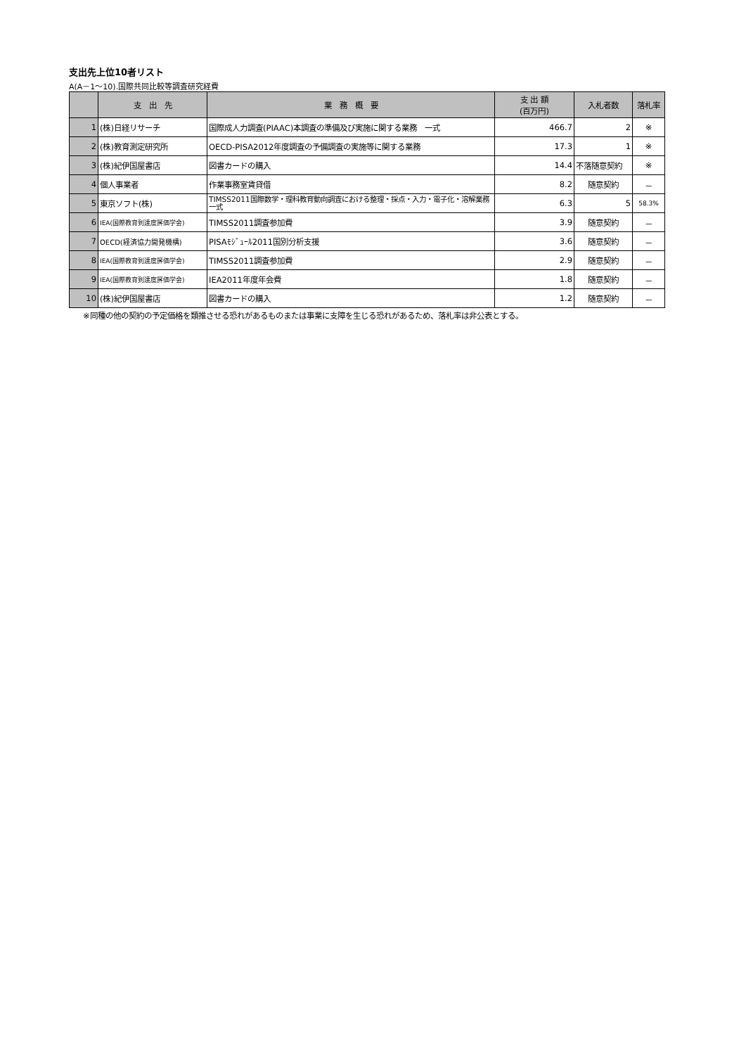支出先上位10者リスト
A(A－1～10).国際共同比較等調査研究経費
| | 支 出 先 | 業 務 概 要 | 支 出 額 (百万円) | 入札者数 | 落札率 |
| --- | --- | --- | --- | --- | --- |
| 1 | (株)日経リサーチ | 国際成人力調査(PIAAC)本調査の準備及び実施に関する業務 一式 | 466.7 | 2 | ※ |
| 2 | (株)教育測定研究所 | OECD-PISA2012年度調査の予備調査の実施等に関する業務 | 17.3 | 1 | ※ |
| 3 | (株)紀伊国屋書店 | 図書カードの購入 | 14.4 | 不落随意契約 | ※ |
| 4 | 個人事業者 | 作業事務室賃貸借 | 8.2 | 随意契約 | － |
| 5 | 東京ソフト(株) | TIMSS2011国際数学・理科教育動向調査における整理・採点・入力・電子化・溶解業務 一式 | 6.3 | 5 | 58.3% |
| 6 | IEA(国際教育到達度評価学会) | TIMSS2011調査参加費 | 3.9 | 随意契約 | － |
| 7 | OECD(経済協力開発機構) | PISAﾓｼﾞｭｰﾙ2011国別分析支援 | 3.6 | 随意契約 | － |
| 8 | IEA(国際教育到達度評価学会) | TIMSS2011調査参加費 | 2.9 | 随意契約 | － |
| 9 | IEA(国際教育到達度評価学会) | IEA2011年度年会費 | 1.8 | 随意契約 | － |
| 10 | (株)紀伊国屋書店 | 図書カードの購入 | 1.2 | 随意契約 | － |
※同種の他の契約の予定価格を類推させる恐れがあるものまたは事業に支障を生じる恐れがあるため、落札率は非公表とする。